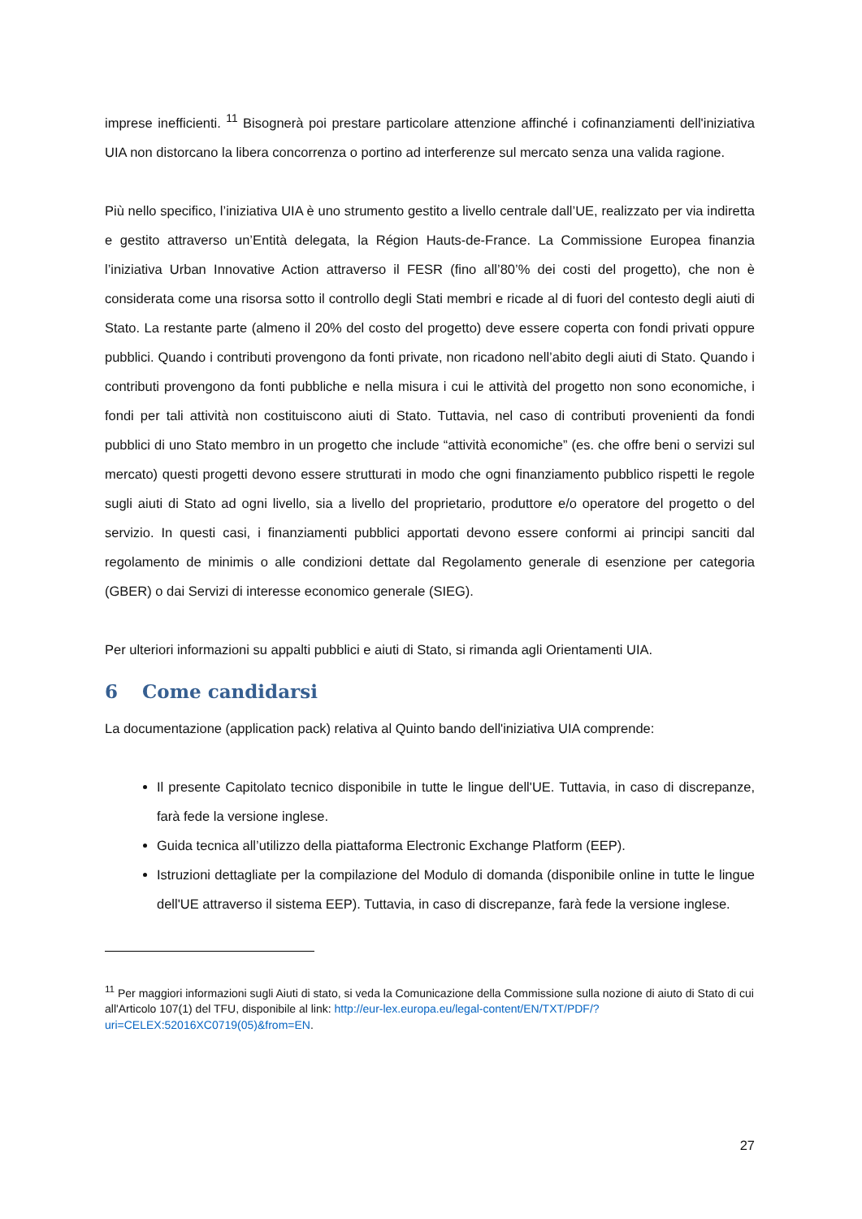imprese inefficienti. <sup>11</sup> Bisognerà poi prestare particolare attenzione affinché i cofinanziamenti dell'iniziativa UIA non distorcano la libera concorrenza o portino ad interferenze sul mercato senza una valida ragione.
Più nello specifico, l’iniziativa UIA è uno strumento gestito a livello centrale dall’UE, realizzato per via indiretta e gestito attraverso un’Entità delegata, la Région Hauts-de-France. La Commissione Europea finanzia l’iniziativa Urban Innovative Action attraverso il FESR (fino all’80’% dei costi del progetto), che non è considerata come una risorsa sotto il controllo degli Stati membri e ricade al di fuori del contesto degli aiuti di Stato. La restante parte (almeno il 20% del costo del progetto) deve essere coperta con fondi privati oppure pubblici. Quando i contributi provengono da fonti private, non ricadono nell’abito degli aiuti di Stato. Quando i contributi provengono da fonti pubbliche e nella misura i cui le attività del progetto non sono economiche, i fondi per tali attività non costituiscono aiuti di Stato. Tuttavia, nel caso di contributi provenienti da fondi pubblici di uno Stato membro in un progetto che include “attività economiche” (es. che offre beni o servizi sul mercato) questi progetti devono essere strutturati in modo che ogni finanziamento pubblico rispetti le regole sugli aiuti di Stato ad ogni livello, sia a livello del proprietario, produttore e/o operatore del progetto o del servizio. In questi casi, i finanziamenti pubblici apportati devono essere conformi ai principi sanciti dal regolamento de minimis o alle condizioni dettate dal Regolamento generale di esenzione per categoria (GBER) o dai Servizi di interesse economico generale (SIEG).
Per ulteriori informazioni su appalti pubblici e aiuti di Stato, si rimanda agli Orientamenti UIA.
6 Come candidarsi
La documentazione (application pack) relativa al Quinto bando dell'iniziativa UIA comprende:
Il presente Capitolato tecnico disponibile in tutte le lingue dell'UE. Tuttavia, in caso di discrepanze, farà fede la versione inglese.
Guida tecnica all’utilizzo della piattaforma Electronic Exchange Platform (EEP).
Istruzioni dettagliate per la compilazione del Modulo di domanda (disponibile online in tutte le lingue dell'UE attraverso il sistema EEP). Tuttavia, in caso di discrepanze, farà fede la versione inglese.
<sup>11</sup> Per maggiori informazioni sugli Aiuti di stato, si veda la Comunicazione della Commissione sulla nozione di aiuto di Stato di cui all'Articolo 107(1) del TFU, disponibile al link: http://eur-lex.europa.eu/legal-content/EN/TXT/PDF/?uri=CELEX:52016XC0719(05)&from=EN.
27